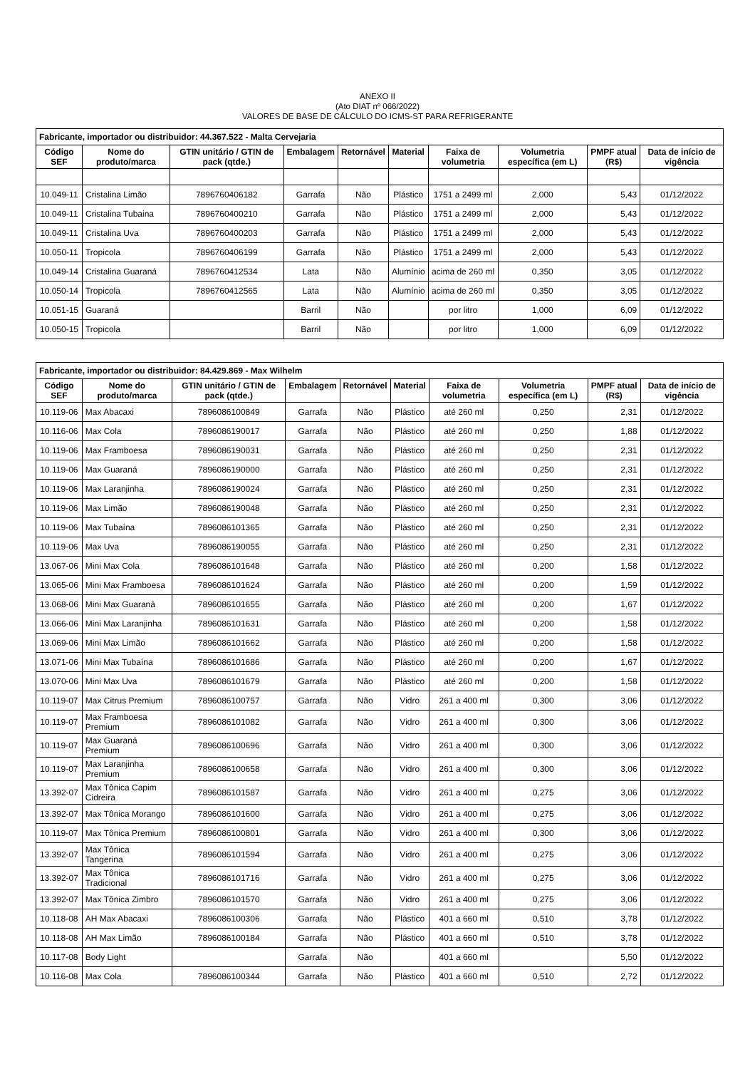ANEXO II
(Ato DIAT nº 066/2022)
VALORES DE BASE DE CÁLCULO DO ICMS-ST PARA REFRIGERANTE
| Fabricante, importador ou distribuidor: 44.367.522 - Malta Cervejaria | | | | | | | | | |
| Código SEF | Nome do produto/marca | GTIN unitário / GTIN de pack (qtde.) | Embalagem | Retornável | Material | Faixa de volumetria | Volumetria específica (em L) | PMPF atual (R$) | Data de início de vigência |
| 10.049-11 | Cristalina Limão | 7896760406182 | Garrafa | Não | Plástico | 1751 a 2499 ml | 2,000 | 5,43 | 01/12/2022 |
| 10.049-11 | Cristalina Tubaina | 7896760400210 | Garrafa | Não | Plástico | 1751 a 2499 ml | 2,000 | 5,43 | 01/12/2022 |
| 10.049-11 | Cristalina Uva | 7896760400203 | Garrafa | Não | Plástico | 1751 a 2499 ml | 2,000 | 5,43 | 01/12/2022 |
| 10.050-11 | Tropicola | 7896760406199 | Garrafa | Não | Plástico | 1751 a 2499 ml | 2,000 | 5,43 | 01/12/2022 |
| 10.049-14 | Cristalina Guaraná | 7896760412534 | Lata | Não | Alumínio | acima de 260 ml | 0,350 | 3,05 | 01/12/2022 |
| 10.050-14 | Tropicola | 7896760412565 | Lata | Não | Alumínio | acima de 260 ml | 0,350 | 3,05 | 01/12/2022 |
| 10.051-15 | Guaraná | | Barril | Não | | por litro | 1,000 | 6,09 | 01/12/2022 |
| 10.050-15 | Tropicola | | Barril | Não | | por litro | 1,000 | 6,09 | 01/12/2022 |
| Fabricante, importador ou distribuidor: 84.429.869 - Max Wilhelm | | | | | | | | | |
| Código SEF | Nome do produto/marca | GTIN unitário / GTIN de pack (qtde.) | Embalagem | Retornável | Material | Faixa de volumetria | Volumetria específica (em L) | PMPF atual (R$) | Data de início de vigência |
| 10.119-06 | Max Abacaxi | 7896086100849 | Garrafa | Não | Plástico | até 260 ml | 0,250 | 2,31 | 01/12/2022 |
| 10.116-06 | Max Cola | 7896086190017 | Garrafa | Não | Plástico | até 260 ml | 0,250 | 1,88 | 01/12/2022 |
| 10.119-06 | Max Framboesa | 7896086190031 | Garrafa | Não | Plástico | até 260 ml | 0,250 | 2,31 | 01/12/2022 |
| 10.119-06 | Max Guaraná | 7896086190000 | Garrafa | Não | Plástico | até 260 ml | 0,250 | 2,31 | 01/12/2022 |
| 10.119-06 | Max Laranjinha | 7896086190024 | Garrafa | Não | Plástico | até 260 ml | 0,250 | 2,31 | 01/12/2022 |
| 10.119-06 | Max Limão | 7896086190048 | Garrafa | Não | Plástico | até 260 ml | 0,250 | 2,31 | 01/12/2022 |
| 10.119-06 | Max Tubaína | 7896086101365 | Garrafa | Não | Plástico | até 260 ml | 0,250 | 2,31 | 01/12/2022 |
| 10.119-06 | Max Uva | 7896086190055 | Garrafa | Não | Plástico | até 260 ml | 0,250 | 2,31 | 01/12/2022 |
| 13.067-06 | Mini Max Cola | 7896086101648 | Garrafa | Não | Plástico | até 260 ml | 0,200 | 1,58 | 01/12/2022 |
| 13.065-06 | Mini Max Framboesa | 7896086101624 | Garrafa | Não | Plástico | até 260 ml | 0,200 | 1,59 | 01/12/2022 |
| 13.068-06 | Mini Max Guaraná | 7896086101655 | Garrafa | Não | Plástico | até 260 ml | 0,200 | 1,67 | 01/12/2022 |
| 13.066-06 | Mini Max Laranjinha | 7896086101631 | Garrafa | Não | Plástico | até 260 ml | 0,200 | 1,58 | 01/12/2022 |
| 13.069-06 | Mini Max Limão | 7896086101662 | Garrafa | Não | Plástico | até 260 ml | 0,200 | 1,58 | 01/12/2022 |
| 13.071-06 | Mini Max Tubaína | 7896086101686 | Garrafa | Não | Plástico | até 260 ml | 0,200 | 1,67 | 01/12/2022 |
| 13.070-06 | Mini Max Uva | 7896086101679 | Garrafa | Não | Plástico | até 260 ml | 0,200 | 1,58 | 01/12/2022 |
| 10.119-07 | Max Citrus Premium | 7896086100757 | Garrafa | Não | Vidro | 261 a 400 ml | 0,300 | 3,06 | 01/12/2022 |
| 10.119-07 | Max Framboesa Premium | 7896086101082 | Garrafa | Não | Vidro | 261 a 400 ml | 0,300 | 3,06 | 01/12/2022 |
| 10.119-07 | Max Guaraná Premium | 7896086100696 | Garrafa | Não | Vidro | 261 a 400 ml | 0,300 | 3,06 | 01/12/2022 |
| 10.119-07 | Max Laranjinha Premium | 7896086100658 | Garrafa | Não | Vidro | 261 a 400 ml | 0,300 | 3,06 | 01/12/2022 |
| 13.392-07 | Max Tônica Capim Cidreira | 7896086101587 | Garrafa | Não | Vidro | 261 a 400 ml | 0,275 | 3,06 | 01/12/2022 |
| 13.392-07 | Max Tônica Morango | 7896086101600 | Garrafa | Não | Vidro | 261 a 400 ml | 0,275 | 3,06 | 01/12/2022 |
| 10.119-07 | Max Tônica Premium | 7896086100801 | Garrafa | Não | Vidro | 261 a 400 ml | 0,300 | 3,06 | 01/12/2022 |
| 13.392-07 | Max Tônica Tangerina | 7896086101594 | Garrafa | Não | Vidro | 261 a 400 ml | 0,275 | 3,06 | 01/12/2022 |
| 13.392-07 | Max Tônica Tradicional | 7896086101716 | Garrafa | Não | Vidro | 261 a 400 ml | 0,275 | 3,06 | 01/12/2022 |
| 13.392-07 | Max Tônica Zimbro | 7896086101570 | Garrafa | Não | Vidro | 261 a 400 ml | 0,275 | 3,06 | 01/12/2022 |
| 10.118-08 | AH Max Abacaxi | 7896086100306 | Garrafa | Não | Plástico | 401 a 660 ml | 0,510 | 3,78 | 01/12/2022 |
| 10.118-08 | AH Max Limão | 7896086100184 | Garrafa | Não | Plástico | 401 a 660 ml | 0,510 | 3,78 | 01/12/2022 |
| 10.117-08 | Body Light | | Garrafa | Não | | 401 a 660 ml | | 5,50 | 01/12/2022 |
| 10.116-08 | Max Cola | 7896086100344 | Garrafa | Não | Plástico | 401 a 660 ml | 0,510 | 2,72 | 01/12/2022 |